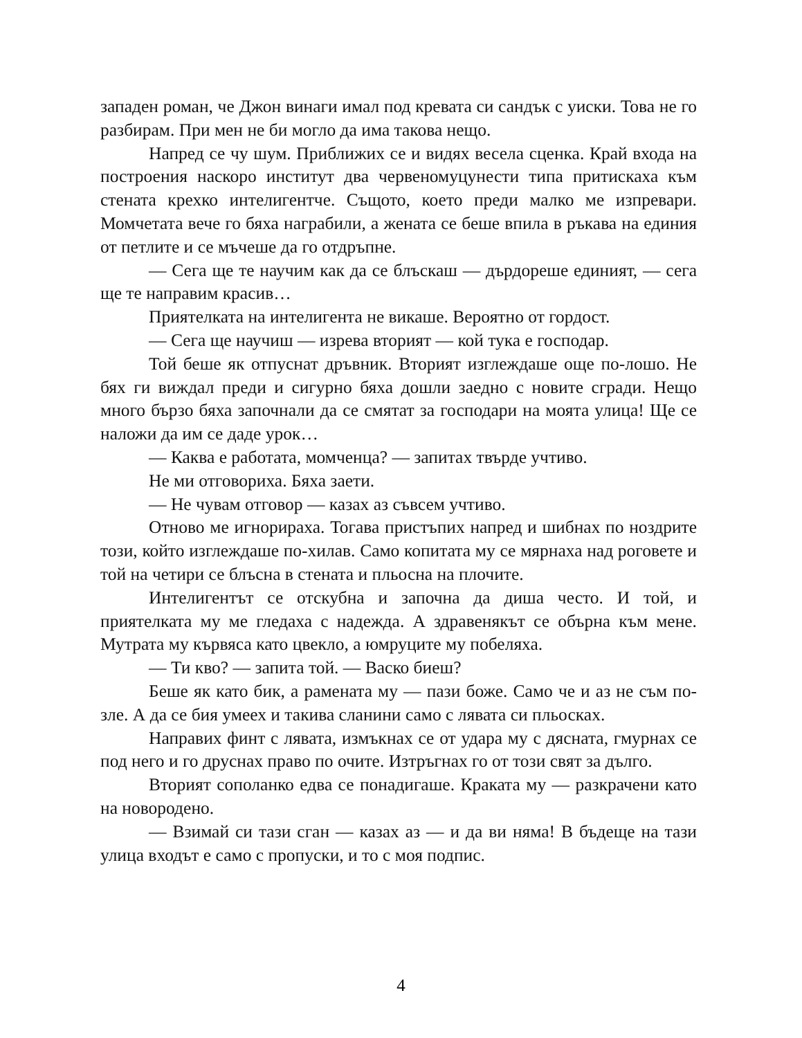западен роман, че Джон винаги имал под кревата си сандък с уиски. Това не го разбирам. При мен не би могло да има такова нещо.
Напред се чу шум. Приближих се и видях весела сценка. Край входа на построения наскоро институт два червеномуцунести типа притискаха към стената крехко интелигентче. Същото, което преди малко ме изпревари. Момчетата вече го бяха награбили, а жената се беше впила в ръкава на единия от петлите и се мъчеше да го отдръпне.
— Сега ще те научим как да се блъскаш — дърдореше единият, — сега ще те направим красив…
Приятелката на интелигента не викаше. Вероятно от гордост.
— Сега ще научиш — изрева вторият — кой тука е господар.
Той беше як отпуснат дръвник. Вторият изглеждаше още по-лошо. Не бях ги виждал преди и сигурно бяха дошли заедно с новите сгради. Нещо много бързо бяха започнали да се смятат за господари на моята улица! Ще се наложи да им се даде урок…
— Каква е работата, момченца? — запитах твърде учтиво.
Не ми отговориха. Бяха заети.
— Не чувам отговор — казах аз съвсем учтиво.
Отново ме игнорираха. Тогава пристъпих напред и шибнах по ноздрите този, който изглеждаше по-хилав. Само копитата му се мярнаха над роговете и той на четири се блъсна в стената и пльосна на плочите.
Интелигентът се отскубна и започна да диша често. И той, и приятелката му ме гледаха с надежда. А здравенякът се обърна към мене. Мутрата му кървяса като цвекло, а юмруците му побеляха.
— Ти кво? — запита той. — Васко биеш?
Беше як като бик, а рамената му — пази боже. Само че и аз не съм по-зле. А да се бия умеех и такива сланини само с лявата си пльосках.
Направих финт с лявата, измъкнах се от удара му с дясната, гмурнах се под него и го друснах право по очите. Изтръгнах го от този свят за дълго.
Вторият сополанко едва се понадигаше. Краката му — разкрачени като на новородено.
— Взимай си тази сган — казах аз — и да ви няма! В бъдеще на тази улица входът е само с пропуски, и то с моя подпис.
4